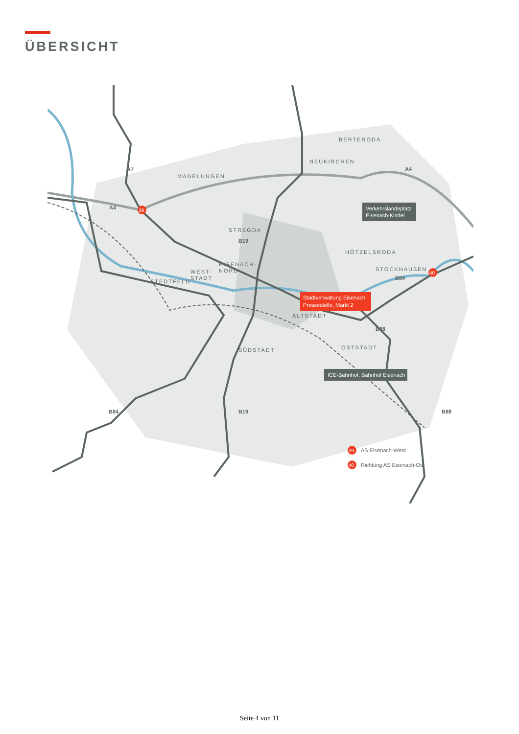ÜBERSICHT
BERTERODA
NEUKIRCHEN
MADELUNGEN
STREGDA
HÖTZELSRODA
STOCKHAUSEN
EISENACH-
NORD
WEST-
STADT
STEDTFELD
ALTSTADT
SÜDSTADT
OSTSTADT
B7
A4
A4
B19
B84
B88
B84
B19
B88
39
40
Stadtverwaltung Eisenach
Pressestelle, Markt 2
Verkehrslandeplatz
Eisenach-Kindel
ICE-Bahnhof, Bahnhof Eisenach
39
AS Eisenach-West
40
Richtung AS Eisenach-Ost
Seite 4 von 11